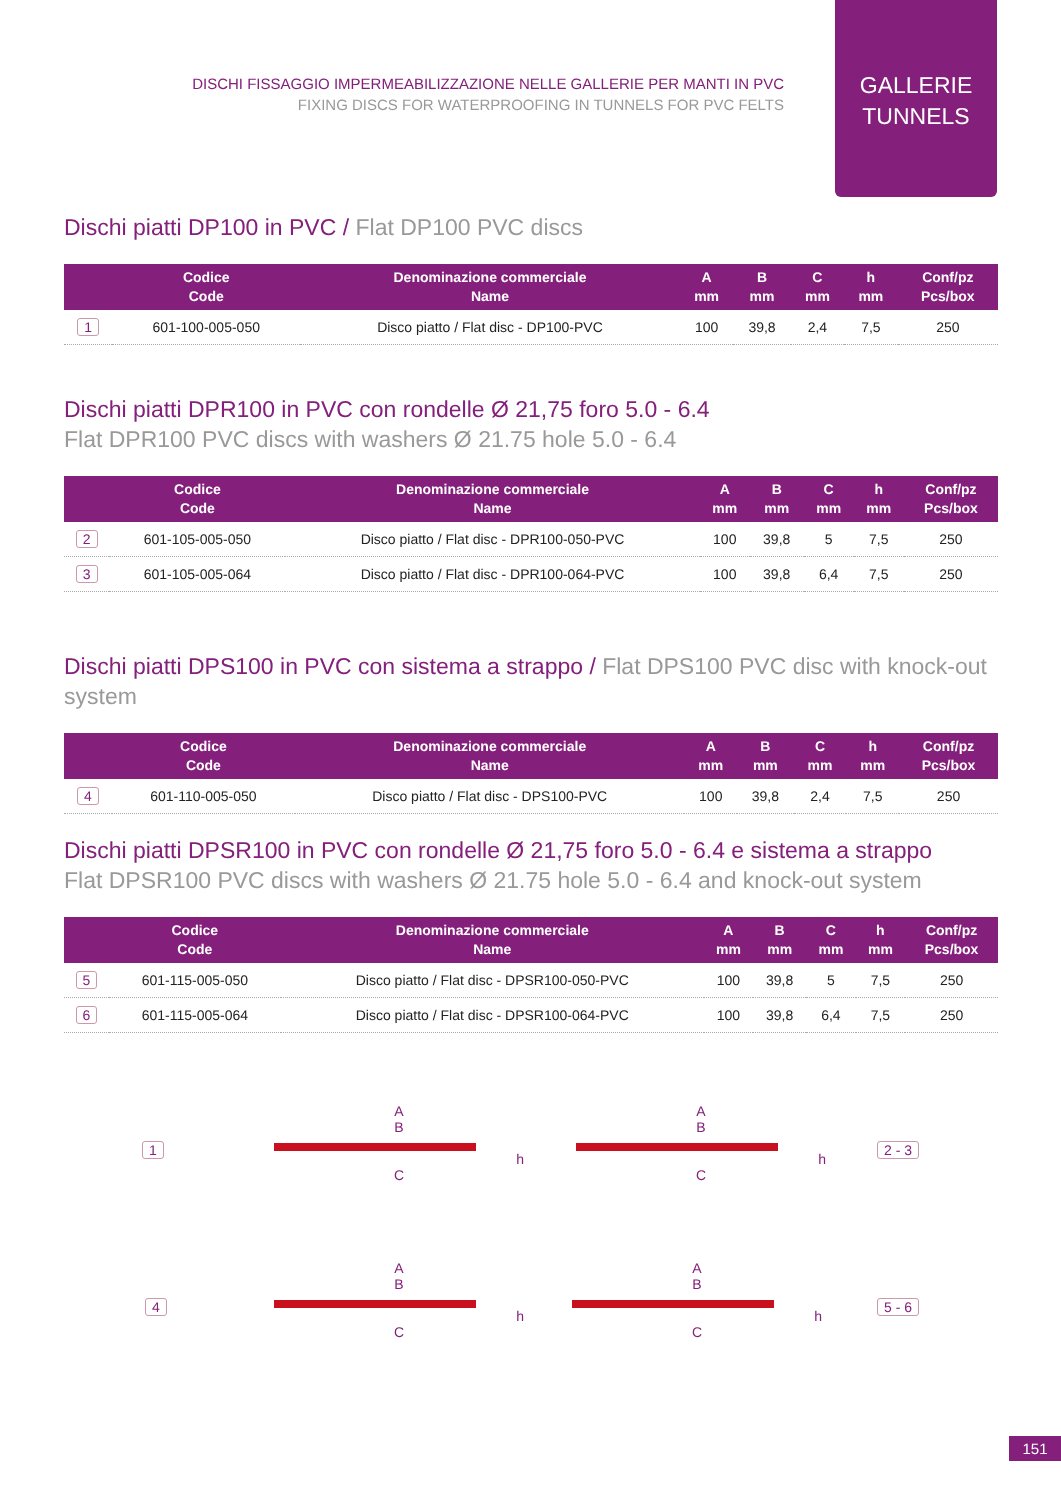DISCHI FISSAGGIO IMPERMEABILIZZAZIONE NELLE GALLERIE PER MANTI IN PVC
FIXING DISCS FOR WATERPROOFING IN TUNNELS FOR PVC FELTS
GALLERIE
TUNNELS
Dischi piatti DP100 in PVC / Flat DP100 PVC discs
| | Codice Code | Denominazione commerciale Name | A mm | B mm | C mm | h mm | Conf/pz Pcs/box |
| --- | --- | --- | --- | --- | --- | --- | --- |
| 1 | 601-100-005-050 | Disco piatto / Flat disc - DP100-PVC | 100 | 39,8 | 2,4 | 7,5 | 250 |
Dischi piatti DPR100 in PVC con rondelle Ø 21,75 foro 5.0 - 6.4
Flat DPR100 PVC discs with washers Ø 21.75 hole 5.0 - 6.4
| | Codice Code | Denominazione commerciale Name | A mm | B mm | C mm | h mm | Conf/pz Pcs/box |
| --- | --- | --- | --- | --- | --- | --- | --- |
| 2 | 601-105-005-050 | Disco piatto / Flat disc - DPR100-050-PVC | 100 | 39,8 | 5 | 7,5 | 250 |
| 3 | 601-105-005-064 | Disco piatto / Flat disc - DPR100-064-PVC | 100 | 39,8 | 6,4 | 7,5 | 250 |
Dischi piatti DPS100 in PVC con sistema a strappo / Flat DPS100 PVC disc with knock-out system
| | Codice Code | Denominazione commerciale Name | A mm | B mm | C mm | h mm | Conf/pz Pcs/box |
| --- | --- | --- | --- | --- | --- | --- | --- |
| 4 | 601-110-005-050 | Disco piatto / Flat disc - DPS100-PVC | 100 | 39,8 | 2,4 | 7,5 | 250 |
Dischi piatti DPSR100 in PVC con rondelle Ø 21,75 foro 5.0 - 6.4 e sistema a strappo
Flat DPSR100 PVC discs with washers Ø 21.75 hole 5.0 - 6.4 and knock-out system
| | Codice Code | Denominazione commerciale Name | A mm | B mm | C mm | h mm | Conf/pz Pcs/box |
| --- | --- | --- | --- | --- | --- | --- | --- |
| 5 | 601-115-005-050 | Disco piatto / Flat disc - DPSR100-050-PVC | 100 | 39,8 | 5 | 7,5 | 250 |
| 6 | 601-115-005-064 | Disco piatto / Flat disc - DPSR100-064-PVC | 100 | 39,8 | 6,4 | 7,5 | 250 |
1
A
B
h
C
A
B
h
C
2 - 3
4
A
B
h
C
A
B
h
C
5 - 6
151